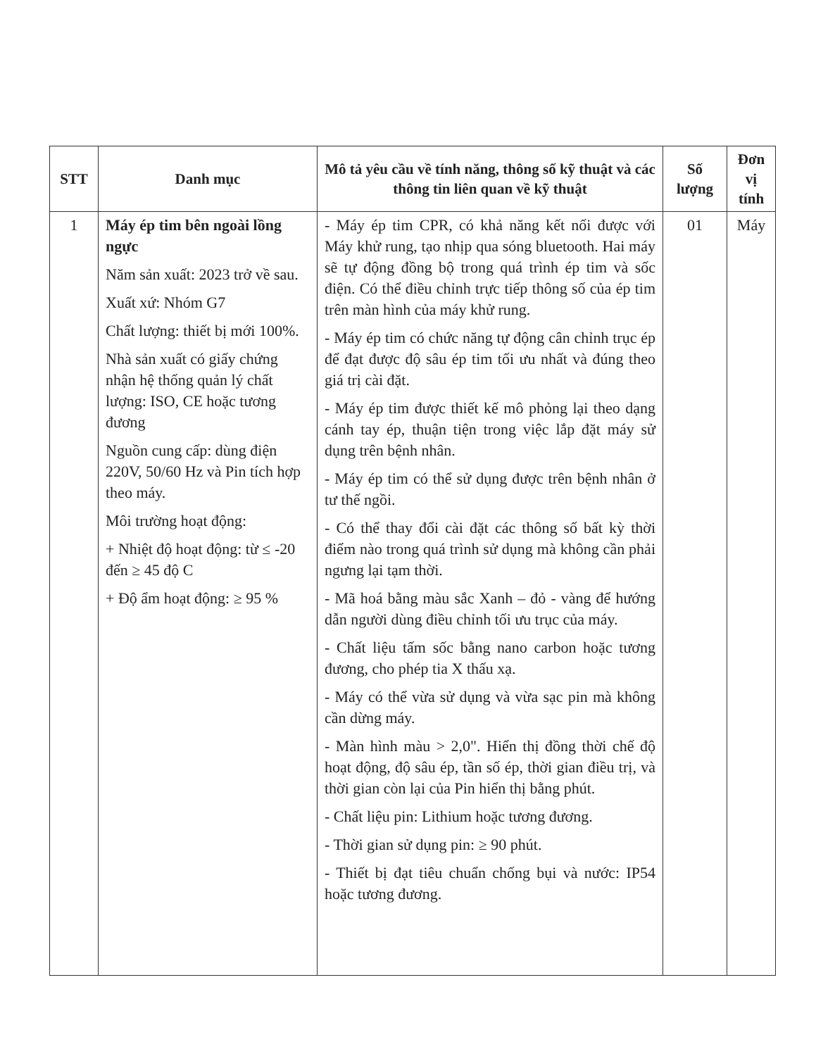| STT | Danh mục | Mô tả yêu cầu về tính năng, thông số kỹ thuật và các thông tin liên quan về kỹ thuật | Số lượng | Đơn vị tính |
| --- | --- | --- | --- | --- |
| 1 | Máy ép tim bên ngoài lồng ngực Năm sản xuất: 2023 trở về sau. Xuất xứ: Nhóm G7 Chất lượng: thiết bị mới 100%. Nhà sản xuất có giấy chứng nhận hệ thống quản lý chất lượng: ISO, CE hoặc tương đương Nguồn cung cấp: dùng điện 220V, 50/60 Hz và Pin tích hợp theo máy. Môi trường hoạt động: + Nhiệt độ hoạt động: từ ≤ -20 đến ≥ 45 độ C + Độ ẩm hoạt động: ≥ 95 % | - Máy ép tim CPR, có khả năng kết nối được với Máy khử rung, tạo nhịp qua sóng bluetooth. Hai máy sẽ tự động đồng bộ trong quá trình ép tim và sốc điện. Có thể điều chỉnh trực tiếp thông số của ép tim trên màn hình của máy khử rung. - Máy ép tim có chức năng tự động cân chỉnh trục ép để đạt được độ sâu ép tim tối ưu nhất và đúng theo giá trị cài đặt. - Máy ép tim được thiết kế mô phỏng lại theo dạng cánh tay ép, thuận tiện trong việc lắp đặt máy sử dụng trên bệnh nhân. - Máy ép tim có thể sử dụng được trên bệnh nhân ở tư thế ngồi. - Có thể thay đổi cài đặt các thông số bất kỳ thời điểm nào trong quá trình sử dụng mà không cần phải ngưng lại tạm thời. - Mã hoá bằng màu sắc Xanh – đỏ - vàng để hướng dẫn người dùng điều chỉnh tối ưu trục của máy. - Chất liệu tấm sốc bằng nano carbon hoặc tương đương, cho phép tia X thấu xạ. - Máy có thể vừa sử dụng và vừa sạc pin mà không cần dừng máy. - Màn hình màu > 2,0". Hiển thị đồng thời chế độ hoạt động, độ sâu ép, tần số ép, thời gian điều trị, và thời gian còn lại của Pin hiển thị bằng phút. - Chất liệu pin: Lithium hoặc tương đương. - Thời gian sử dụng pin: ≥ 90 phút. - Thiết bị đạt tiêu chuẩn chống bụi và nước: IP54 hoặc tương đương. | 01 | Máy |